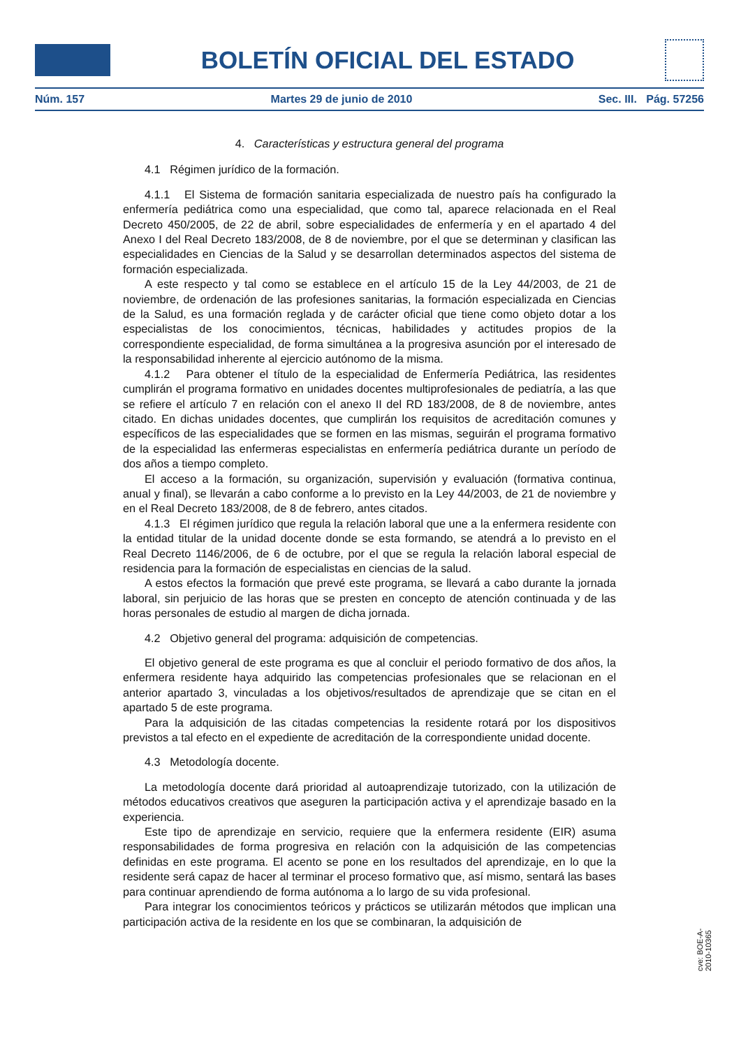BOLETÍN OFICIAL DEL ESTADO
Núm. 157 Martes 29 de junio de 2010 Sec. III. Pág. 57256
4. Características y estructura general del programa
4.1 Régimen jurídico de la formación.
4.1.1 El Sistema de formación sanitaria especializada de nuestro país ha configurado la enfermería pediátrica como una especialidad, que como tal, aparece relacionada en el Real Decreto 450/2005, de 22 de abril, sobre especialidades de enfermería y en el apartado 4 del Anexo I del Real Decreto 183/2008, de 8 de noviembre, por el que se determinan y clasifican las especialidades en Ciencias de la Salud y se desarrollan determinados aspectos del sistema de formación especializada.
A este respecto y tal como se establece en el artículo 15 de la Ley 44/2003, de 21 de noviembre, de ordenación de las profesiones sanitarias, la formación especializada en Ciencias de la Salud, es una formación reglada y de carácter oficial que tiene como objeto dotar a los especialistas de los conocimientos, técnicas, habilidades y actitudes propios de la correspondiente especialidad, de forma simultánea a la progresiva asunción por el interesado de la responsabilidad inherente al ejercicio autónomo de la misma.
4.1.2 Para obtener el título de la especialidad de Enfermería Pediátrica, las residentes cumplirán el programa formativo en unidades docentes multiprofesionales de pediatría, a las que se refiere el artículo 7 en relación con el anexo II del RD 183/2008, de 8 de noviembre, antes citado. En dichas unidades docentes, que cumplirán los requisitos de acreditación comunes y específicos de las especialidades que se formen en las mismas, seguirán el programa formativo de la especialidad las enfermeras especialistas en enfermería pediátrica durante un período de dos años a tiempo completo.
El acceso a la formación, su organización, supervisión y evaluación (formativa continua, anual y final), se llevarán a cabo conforme a lo previsto en la Ley 44/2003, de 21 de noviembre y en el Real Decreto 183/2008, de 8 de febrero, antes citados.
4.1.3 El régimen jurídico que regula la relación laboral que une a la enfermera residente con la entidad titular de la unidad docente donde se esta formando, se atendrá a lo previsto en el Real Decreto 1146/2006, de 6 de octubre, por el que se regula la relación laboral especial de residencia para la formación de especialistas en ciencias de la salud.
A estos efectos la formación que prevé este programa, se llevará a cabo durante la jornada laboral, sin perjuicio de las horas que se presten en concepto de atención continuada y de las horas personales de estudio al margen de dicha jornada.
4.2 Objetivo general del programa: adquisición de competencias.
El objetivo general de este programa es que al concluir el periodo formativo de dos años, la enfermera residente haya adquirido las competencias profesionales que se relacionan en el anterior apartado 3, vinculadas a los objetivos/resultados de aprendizaje que se citan en el apartado 5 de este programa.
Para la adquisición de las citadas competencias la residente rotará por los dispositivos previstos a tal efecto en el expediente de acreditación de la correspondiente unidad docente.
4.3 Metodología docente.
La metodología docente dará prioridad al autoaprendizaje tutorizado, con la utilización de métodos educativos creativos que aseguren la participación activa y el aprendizaje basado en la experiencia.
Este tipo de aprendizaje en servicio, requiere que la enfermera residente (EIR) asuma responsabilidades de forma progresiva en relación con la adquisición de las competencias definidas en este programa. El acento se pone en los resultados del aprendizaje, en lo que la residente será capaz de hacer al terminar el proceso formativo que, así mismo, sentará las bases para continuar aprendiendo de forma autónoma a lo largo de su vida profesional.
Para integrar los conocimientos teóricos y prácticos se utilizarán métodos que implican una participación activa de la residente en los que se combinaran, la adquisición de
cve: BOE-A-2010-10365